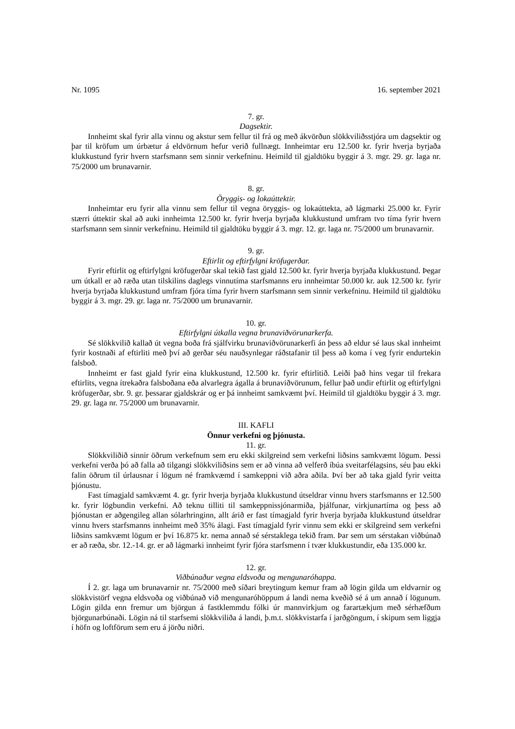Nr. 1095 16. september 2021
7. gr.
Dagsektir.
Innheimt skal fyrir alla vinnu og akstur sem fellur til frá og með ákvörðun slökkviliðsstjóra um dagsektir og þar til kröfum um úrbætur á eldvörnum hefur verið fullnægt. Innheimtar eru 12.500 kr. fyrir hverja byrjaða klukkustund fyrir hvern starfsmann sem sinnir verkefninu. Heimild til gjaldtöku byggir á 3. mgr. 29. gr. laga nr. 75/2000 um brunavarnir.
8. gr.
Öryggis- og lokaúttektir.
Innheimtar eru fyrir alla vinnu sem fellur til vegna öryggis- og lokaúttekta, að lágmarki 25.000 kr. Fyrir stærri úttektir skal að auki innheimta 12.500 kr. fyrir hverja byrjaða klukkustund umfram tvo tíma fyrir hvern starfsmann sem sinnir verkefninu. Heimild til gjaldtöku byggir á 3. mgr. 12. gr. laga nr. 75/2000 um brunavarnir.
9. gr.
Eftirlit og eftirfylgni kröfugerðar.
Fyrir eftirlit og eftirfylgni kröfugerðar skal tekið fast gjald 12.500 kr. fyrir hverja byrjaða klukku­stund. Þegar um útkall er að ræða utan tilskilins daglegs vinnutíma starfsmanns eru innheimtar 50.000 kr. auk 12.500 kr. fyrir hverja byrjaða klukkustund umfram fjóra tíma fyrir hvern starfsmann sem sinnir verkefninu. Heimild til gjaldtöku byggir á 3. mgr. 29. gr. laga nr. 75/2000 um brunavarnir.
10. gr.
Eftirfylgni útkalla vegna brunaviðvörunarkerfa.
Sé slökkvilið kallað út vegna boða frá sjálfvirku brunaviðvörunarkerfi án þess að eldur sé laus skal innheimt fyrir kostnaði af eftirliti með því að gerðar séu nauðsynlegar ráðstafanir til þess að koma í veg fyrir endurtekin falsboð.
Innheimt er fast gjald fyrir eina klukkustund, 12.500 kr. fyrir eftirlitið. Leiði það hins vegar til frekara eftirlits, vegna ítrekaðra falsboðana eða alvarlegra ágalla á brunaviðvörunum, fellur það undir eftirlit og eftirfylgni kröfugerðar, sbr. 9. gr. þessarar gjaldskrár og er þá innheimt samkvæmt því. Heimild til gjaldtöku byggir á 3. mgr. 29. gr. laga nr. 75/2000 um brunavarnir.
III. KAFLI
Önnur verkefni og þjónusta.
11. gr.
Slökkviliðið sinnir öðrum verkefnum sem eru ekki skilgreind sem verkefni liðsins samkvæmt lögum. Þessi verkefni verða þó að falla að tilgangi slökkviliðsins sem er að vinna að velferð íbúa sveitarfélagsins, séu þau ekki falin öðrum til úrlausnar í lögum né framkvæmd í samkeppni við aðra aðila. Því ber að taka gjald fyrir veitta þjónustu.
Fast tímagjald samkvæmt 4. gr. fyrir hverja byrjaða klukkustund útseldrar vinnu hvers starfs­manns er 12.500 kr. fyrir lögbundin verkefni. Að teknu tilliti til samkeppnissjónarmiða, þjálfunar, virkjunartíma og þess að þjónustan er aðgengileg allan sólarhringinn, allt árið er fast tímagjald fyrir hverja byrjaða klukkustund útseldrar vinnu hvers starfsmanns innheimt með 35% álagi. Fast tímagjald fyrir vinnu sem ekki er skilgreind sem verkefni liðsins samkvæmt lögum er því 16.875 kr. nema annað sé sérstaklega tekið fram. Þar sem um sérstakan viðbúnað er að ræða, sbr. 12.-14. gr. er að lágmarki innheimt fyrir fjóra starfsmenn í tvær klukkustundir, eða 135.000 kr.
12. gr.
Viðbúnaður vegna eldsvoða og mengunaróhappa.
Í 2. gr. laga um brunavarnir nr. 75/2000 með síðari breytingum kemur fram að lögin gilda um eldvarnir og slökkvistörf vegna eldsvoða og viðbúnað við mengunaróhöppum á landi nema kveðið sé á um annað í lögunum. Lögin gilda enn fremur um björgun á fastklemmdu fólki úr mannvirkjum og farartækjum með sérhæfðum björgunarbúnaði. Lögin ná til starfsemi slökkviliða á landi, þ.m.t. slökkvistarfa í jarðgöngum, í skipum sem liggja í höfn og loftförum sem eru á jörðu niðri.